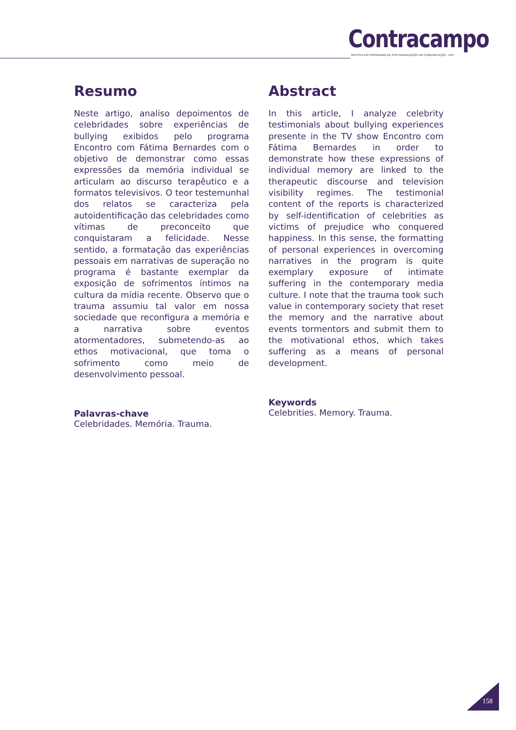Contracampo
REVISTA DO PROGRAMA DE PÓS-GRADUAÇÃO EM COMUNICAÇÃO . UFF
Resumo
Neste artigo, analiso depoimentos de celebridades sobre experiências de bullying exibidos pelo programa Encontro com Fátima Bernardes com o objetivo de demonstrar como essas expressões da memória individual se articulam ao discurso terapêutico e a formatos televisivos. O teor testemunhal dos relatos se caracteriza pela autoidentificação das celebridades como vítimas de preconceito que conquistaram a felicidade. Nesse sentido, a formatação das experiências pessoais em narrativas de superação no programa é bastante exemplar da exposição de sofrimentos íntimos na cultura da mídia recente. Observo que o trauma assumiu tal valor em nossa sociedade que reconfigura a memória e a narrativa sobre eventos atormentadores, submetendo-as ao ethos motivacional, que toma o sofrimento como meio de desenvolvimento pessoal.
Palavras-chave
Celebridades. Memória. Trauma.
Abstract
In this article, I analyze celebrity testimonials about bullying experiences presente in the TV show Encontro com Fátima Bernardes in order to demonstrate how these expressions of individual memory are linked to the therapeutic discourse and television visibility regimes. The testimonial content of the reports is characterized by self-identification of celebrities as victims of prejudice who conquered happiness. In this sense, the formatting of personal experiences in overcoming narratives in the program is quite exemplary exposure of intimate suffering in the contemporary media culture. I note that the trauma took such value in contemporary society that reset the memory and the narrative about events tormentors and submit them to the motivational ethos, which takes suffering as a means of personal development.
Keywords
Celebrities. Memory. Trauma.
158